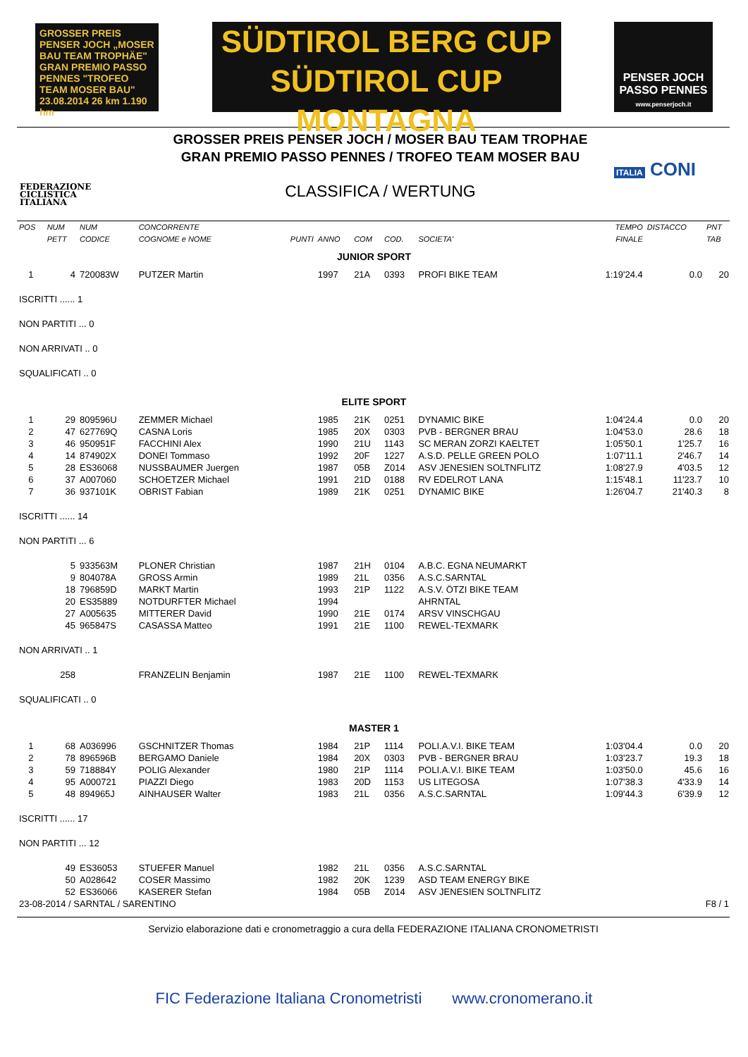GROSSER PREIS PENSER JOCH „MOSER BAU TEAM TROPHÄE" GRAN PREMIO PASSO PENNES "TROFEO TEAM MOSER BAU" 23.08.2014 26 km 1.190 hm
SÜDTIROL BERG CUP
SÜDTIROL CUP MONTAGNA
PENSER JOCH PASSO PENNES
www.penserjoch.it
FEDERAZIONE
CICLISTICA
ITALIANA
GROSSER PREIS PENSER JOCH / MOSER BAU TEAM TROPHAE
GRAN PREMIO PASSO PENNES / TROFEO TEAM MOSER BAU
CLASSIFICA / WERTUNG
ITALIA CONI
| POS | NUM PETT | NUM CODICE | CONCORRENTE COGNOME e NOME | PUNTI | ANNO | COM | COD. | SOCIETA' | TEMPO FINALE | DISTACCO | PNT TAB |
| --- | --- | --- | --- | --- | --- | --- | --- | --- | --- | --- | --- |
| JUNIOR SPORT | | | | | | | | | | | |
| 1 | 4 | 720083W | PUTZER Martin | | 1997 | 21A | 0393 | PROFI BIKE TEAM | 1:19'24.4 | 0.0 | 20 |
| ISCRITTI ...... 1 | | | | | | | | | | | |
| NON PARTITI ... 0 | | | | | | | | | | | |
| NON ARRIVATI .. 0 | | | | | | | | | | | |
| SQUALIFICATI .. 0 | | | | | | | | | | | |
| ELITE SPORT | | | | | | | | | | | |
| 1 | 29 | 809596U | ZEMMER Michael | | 1985 | 21K | 0251 | DYNAMIC BIKE | 1:04'24.4 | 0.0 | 20 |
| 2 | 47 | 627769Q | CASNA Loris | | 1985 | 20X | 0303 | PVB - BERGNER BRAU | 1:04'53.0 | 28.6 | 18 |
| 3 | 46 | 950951F | FACCHINI Alex | | 1990 | 21U | 1143 | SC MERAN ZORZI KAELTET | 1:05'50.1 | 1'25.7 | 16 |
| 4 | 14 | 874902X | DONEI Tommaso | | 1992 | 20F | 1227 | A.S.D. PELLE GREEN POLO | 1:07'11.1 | 2'46.7 | 14 |
| 5 | 28 | ES36068 | NUSSBAUMER Juergen | | 1987 | 05B | Z014 | ASV JENESIEN SOLTNFLITZ | 1:08'27.9 | 4'03.5 | 12 |
| 6 | 37 | A007060 | SCHOETZER Michael | | 1991 | 21D | 0188 | RV EDELROT LANA | 1:15'48.1 | 11'23.7 | 10 |
| 7 | 36 | 937101K | OBRIST Fabian | | 1989 | 21K | 0251 | DYNAMIC BIKE | 1:26'04.7 | 21'40.3 | 8 |
| ISCRITTI ...... 14 | | | | | | | | | | | |
| NON PARTITI ... 6 | | | | | | | | | | | |
| | 5 | 933563M | PLONER Christian | | 1987 | 21H | 0104 | A.B.C. EGNA NEUMARKT | | | |
| | 9 | 804078A | GROSS Armin | | 1989 | 21L | 0356 | A.S.C.SARNTAL | | | |
| | 18 | 796859D | MARKT Martin | | 1993 | 21P | 1122 | A.S.V. ÖTZI BIKE TEAM | | | |
| | 20 | ES35889 | NOTDURFTER Michael | | 1994 | | | AHRNTAL | | | |
| | 27 | A005635 | MITTERER David | | 1990 | 21E | 0174 | ARSV VINSCHGAU | | | |
| | 45 | 965847S | CASASSA Matteo | | 1991 | 21E | 1100 | REWEL-TEXMARK | | | |
| NON ARRIVATI .. 1 | | | | | | | | | | | |
| | 258 | | FRANZELIN Benjamin | | 1987 | 21E | 1100 | REWEL-TEXMARK | | | |
| SQUALIFICATI .. 0 | | | | | | | | | | | |
| MASTER 1 | | | | | | | | | | | |
| 1 | 68 | A036996 | GSCHNITZER Thomas | | 1984 | 21P | 1114 | POLI.A.V.I. BIKE TEAM | 1:03'04.4 | 0.0 | 20 |
| 2 | 78 | 896596B | BERGAMO Daniele | | 1984 | 20X | 0303 | PVB - BERGNER BRAU | 1:03'23.7 | 19.3 | 18 |
| 3 | 59 | 718884Y | POLIG Alexander | | 1980 | 21P | 1114 | POLI.A.V.I. BIKE TEAM | 1:03'50.0 | 45.6 | 16 |
| 4 | 95 | A000721 | PIAZZI Diego | | 1983 | 20D | 1153 | US LITEGOSA | 1:07'38.3 | 4'33.9 | 14 |
| 5 | 48 | 894965J | AINHAUSER Walter | | 1983 | 21L | 0356 | A.S.C.SARNTAL | 1:09'44.3 | 6'39.9 | 12 |
| ISCRITTI ...... 17 | | | | | | | | | | | |
| NON PARTITI ... 12 | | | | | | | | | | | |
| | 49 | ES36053 | STUEFER Manuel | | 1982 | 21L | 0356 | A.S.C.SARNTAL | | | |
| | 50 | A028642 | COSER Massimo | | 1982 | 20K | 1239 | ASD TEAM ENERGY BIKE | | | |
| | 52 | ES36066 | KASERER Stefan | | 1984 | 05B | Z014 | ASV JENESIEN SOLTNFLITZ | | | |
| 23-08-2014 / SARNTAL / SARENTINO | | | | | | | | | F8 / 1 | | |
Servizio elaborazione dati e cronometraggio a cura della FEDERAZIONE ITALIANA CRONOMETRISTI
FIC Federazione Italiana Cronometristi www.cronomerano.it